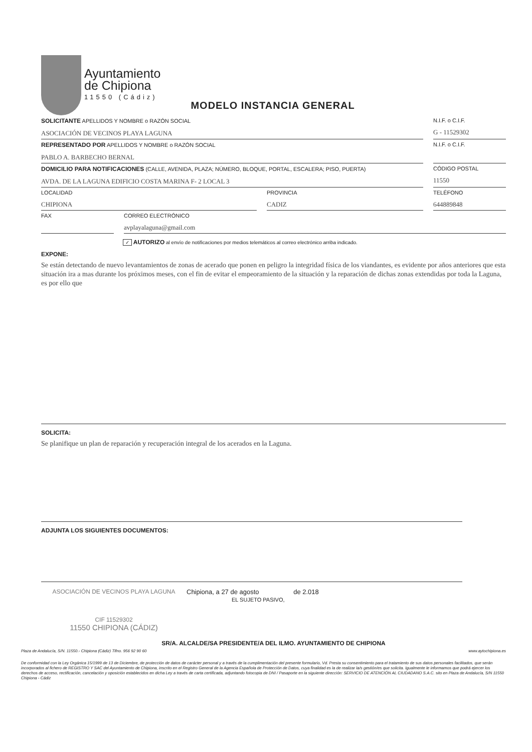Ayuntamiento
de Chipiona
11550 (Cádiz)
MODELO INSTANCIA GENERAL
SOLICITANTE APELLIDOS Y NOMBRE o RAZÓN SOCIAL
ASOCIACIÓN DE VECINOS PLAYA LAGUNA
N.I.F. o C.I.F.
G - 11529302
REPRESENTADO POR APELLIDOS Y NOMBRE o RAZÓN SOCIAL
PABLO A. BARBECHO BERNAL
N.I.F. o C.I.F.
DOMICILIO PARA NOTIFICACIONES (CALLE, AVENIDA, PLAZA; NÚMERO, BLOQUE, PORTAL, ESCALERA; PISO, PUERTA)
AVDA. DE LA LAGUNA EDIFICIO COSTA MARINA F- 2 LOCAL 3
CÓDIGO POSTAL
11550
LOCALIDAD
CHIPIONA
PROVINCIA
CADIZ
TELÉFONO
644889848
FAX CORREO ELECTRÓNICO
avplayalaguna@gmail.com
✓ AUTORIZO al envío de notificaciones por medios telemáticos al correo electrónico arriba indicado.
EXPONE:
Se están detectando de nuevo levantamientos de zonas de acerado que ponen en peligro la integridad física de los viandantes, es evidente por años anteriores que esta situación ira a mas durante los próximos meses, con el fin de evitar el empeoramiento de la situación y la reparación de dichas zonas extendidas por toda la Laguna, es por ello que
SOLICITA:
Se planifique un plan de reparación y recuperación integral de los acerados en la Laguna.
ADJUNTA LOS SIGUIENTES DOCUMENTOS:
ASOCIACIÓN DE VECINOS PLAYA LAGUNA
CIF 11529302
11550 CHIPIONA (CÁDIZ)
Chipiona, a 27 de agosto de 2.018
EL SUJETO PASIVO,
SR/A. ALCALDE/SA PRESIDENTE/A DEL ILMO. AYUNTAMIENTO DE CHIPIONA
Plaza de Andalucía, S/N. 11550.- Chipiona (Cádiz) Tlfno. 956 92 90 60 www.aytochipiona.es
De conformidad con la Ley Orgánica 15/1999 de 13 de Diciembre, de protección de datos de carácter personal y a través de la cumplimentación del presente formulario, Vd. Presta su consentimiento para el tratamiento de sus datos personales facilitados, que serán incorporados al fichero de REGISTRO Y SAC del Ayuntamiento de Chipiona, inscrito en el Registro General de la Agencia Española de Protección de Datos, cuya finalidad es la de realizar la/s gestión/es que solicita. Igualmente le informamos que podrá ejercer los derechos de acceso, rectificación, cancelación y oposición establecidos en dicha Ley a través de carta certificada, adjuntando fotocopia de DNI / Pasaporte en la siguiente dirección: SERVICIO DE ATENCIÓN AL CIUDADANO S.A.C. sito en Plaza de Andalucía, S/N 11550 Chipiona - Cádiz